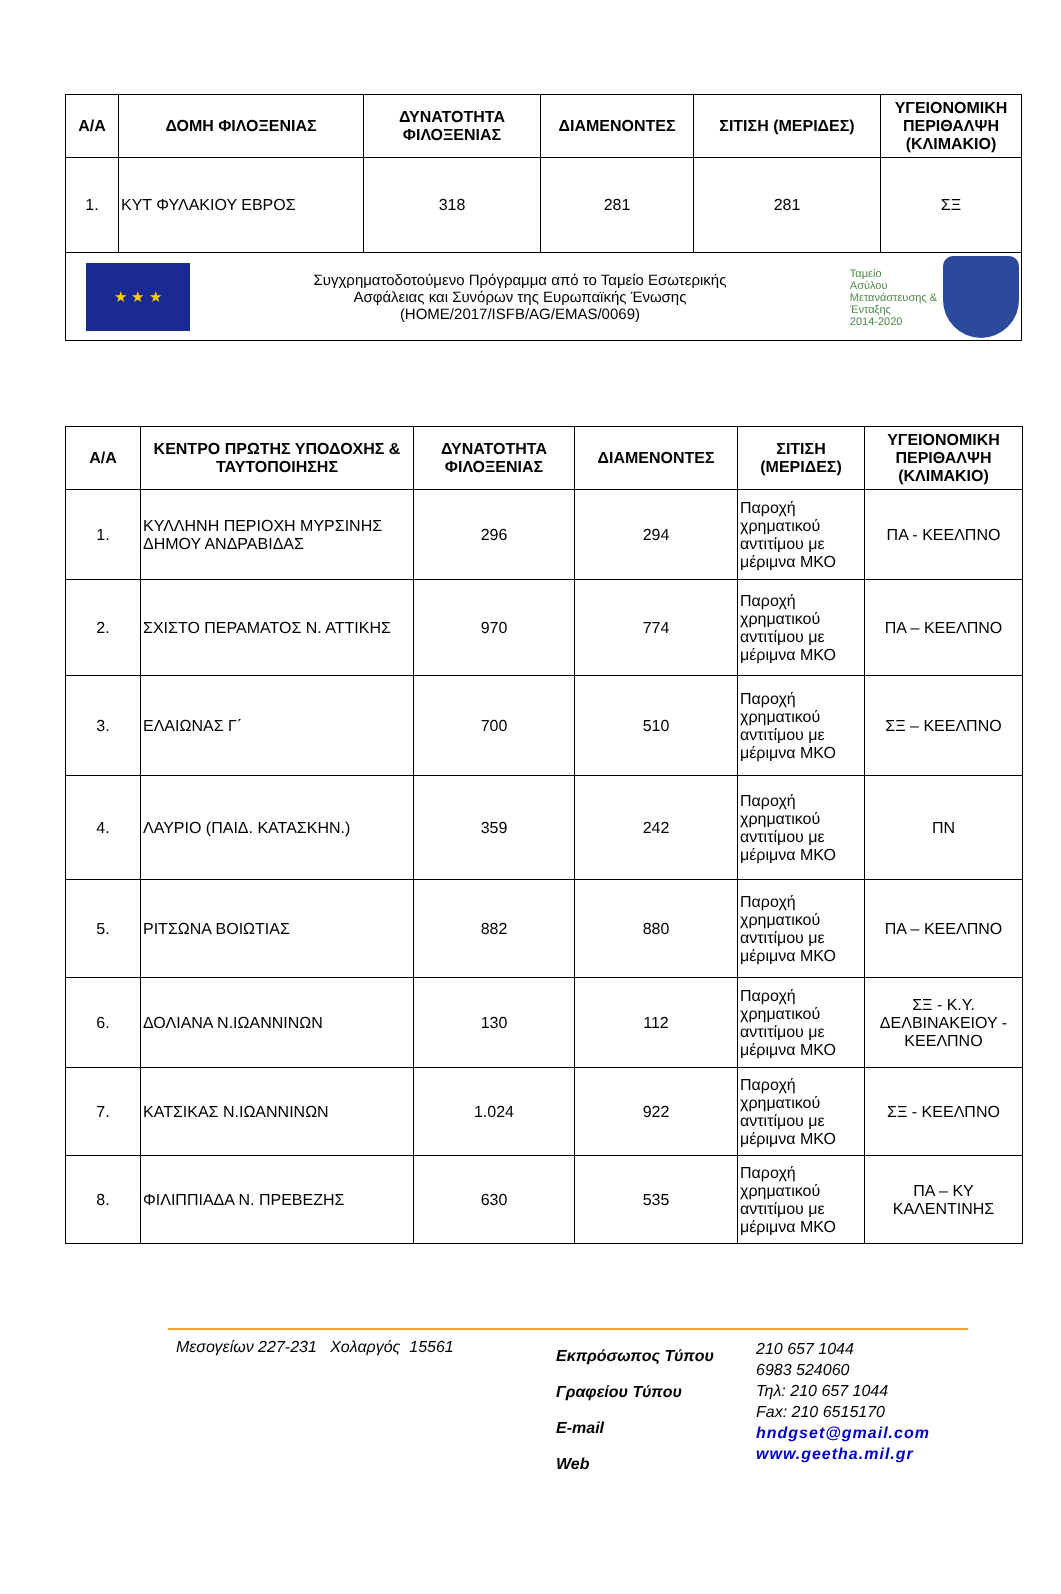| Α/Α | ΔΟΜΗ ΦΙΛΟΞΕΝΙΑΣ | ΔΥΝΑΤΟΤΗΤΑ ΦΙΛΟΞΕΝΙΑΣ | ΔΙΑΜΕΝΟΝΤΕΣ | ΣΙΤΙΣΗ (ΜΕΡΙΔΕΣ) | ΥΓΕΙΟΝΟΜΙΚΗ ΠΕΡΙΘΑΛΨΗ (ΚΛΙΜΑΚΙΟ) |
| --- | --- | --- | --- | --- | --- |
| 1. | ΚΥΤ ΦΥΛΑΚΙΟΥ ΕΒΡΟΣ | 318 | 281 | 281 | ΣΞ |
| ★ ★ ★ Συγχρηματοδοτούμενο Πρόγραμμα από το Ταμείο Εσωτερικής Ασφάλειας και Συνόρων της Ευρωπαϊκής Ένωσης (HOME/2017/ISFB/AG/EMAS/0069) Ταμείο Ασύλου Μετανάστευσης & Ένταξης 2014-2020 | | | | | |
| Α/Α | ΚΕΝΤΡΟ ΠΡΩΤΗΣ ΥΠΟΔΟΧΗΣ & ΤΑΥΤΟΠΟΙΗΣΗΣ | ΔΥΝΑΤΟΤΗΤΑ ΦΙΛΟΞΕΝΙΑΣ | ΔΙΑΜΕΝΟΝΤΕΣ | ΣΙΤΙΣΗ (ΜΕΡΙΔΕΣ) | ΥΓΕΙΟΝΟΜΙΚΗ ΠΕΡΙΘΑΛΨΗ (ΚΛΙΜΑΚΙΟ) |
| --- | --- | --- | --- | --- | --- |
| 1. | ΚΥΛΛΗΝΗ ΠΕΡΙΟΧΗ ΜΥΡΣΙΝΗΣ ΔΗΜΟΥ ΑΝΔΡΑΒΙΔΑΣ | 296 | 294 | Παροχή χρηματικού αντιτίμου με μέριμνα ΜΚΟ | ΠΑ - ΚΕΕΛΠΝΟ |
| 2. | ΣΧΙΣΤΟ ΠΕΡΑΜΑΤΟΣ Ν. ΑΤΤΙΚΗΣ | 970 | 774 | Παροχή χρηματικού αντιτίμου με μέριμνα ΜΚΟ | ΠΑ – ΚΕΕΛΠΝΟ |
| 3. | ΕΛΑΙΩΝΑΣ Γ΄ | 700 | 510 | Παροχή χρηματικού αντιτίμου με μέριμνα ΜΚΟ | ΣΞ – ΚΕΕΛΠΝΟ |
| 4. | ΛΑΥΡΙΟ (ΠΑΙΔ. ΚΑΤΑΣΚΗΝ.) | 359 | 242 | Παροχή χρηματικού αντιτίμου με μέριμνα ΜΚΟ | ΠΝ |
| 5. | ΡΙΤΣΩΝΑ ΒΟΙΩΤΙΑΣ | 882 | 880 | Παροχή χρηματικού αντιτίμου με μέριμνα ΜΚΟ | ΠΑ – ΚΕΕΛΠΝΟ |
| 6. | ΔΟΛΙΑΝΑ Ν.ΙΩΑΝΝΙΝΩΝ | 130 | 112 | Παροχή χρηματικού αντιτίμου με μέριμνα ΜΚΟ | ΣΞ - Κ.Υ. ΔΕΛΒΙΝΑΚΕΙΟΥ - ΚΕΕΛΠΝΟ |
| 7. | ΚΑΤΣΙΚΑΣ Ν.ΙΩΑΝΝΙΝΩΝ | 1.024 | 922 | Παροχή χρηματικού αντιτίμου με μέριμνα ΜΚΟ | ΣΞ - ΚΕΕΛΠΝΟ |
| 8. | ΦΙΛΙΠΠΙΑΔΑ Ν. ΠΡΕΒΕΖΗΣ | 630 | 535 | Παροχή χρηματικού αντιτίμου με μέριμνα ΜΚΟ | ΠΑ – ΚΥ ΚΑΛΕΝΤΙΝΗΣ |
Μεσογείων 227-231 Χολαργός 15561
Εκπρόσωπος Τύπου
Γραφείου Τύπου
E-mail
Web
210 657 1044
6983 524060
Τηλ: 210 657 1044
Fax: 210 6515170
hndgset@gmail.com
www.geetha.mil.gr